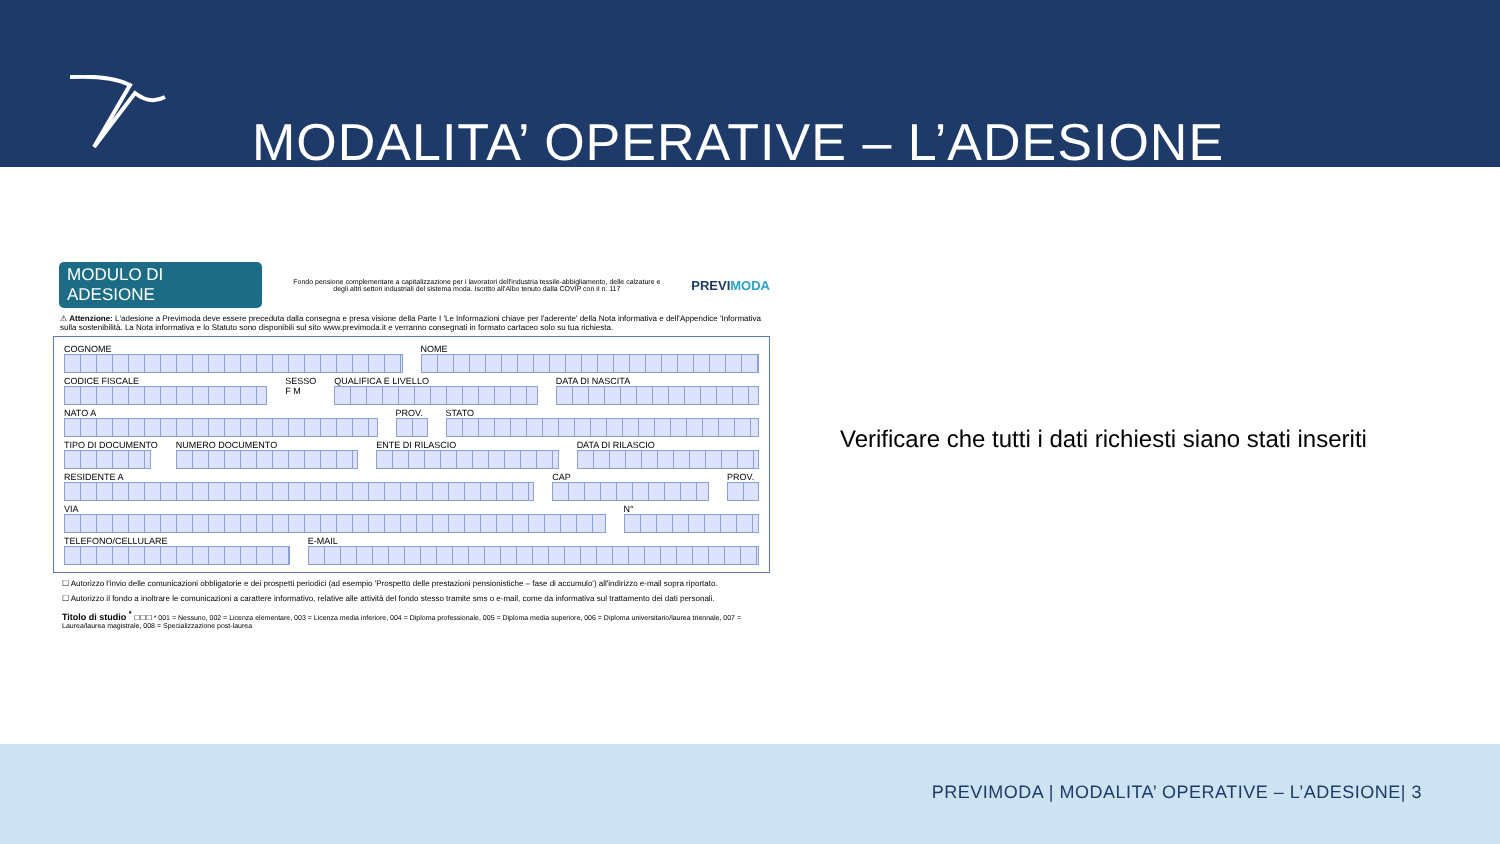MODALITA’ OPERATIVE – L’ADESIONE
MODULO DI ADESIONE
Fondo pensione complementare a capitalizzazione per i lavoratori dell'industria tessile-abbigliamento, delle calzature e degli altri settori industriali del sistema moda. Iscritto all'Albo tenuto dalla COVIP con il n. 117
PREVIMODA
⚠ Attenzione: L'adesione a Previmoda deve essere preceduta dalla consegna e presa visione della Parte I 'Le Informazioni chiave per l'aderente' della Nota informativa e dell'Appendice 'Informativa sulla sostenibilità. La Nota informativa e lo Statuto sono disponibili sul sito www.previmoda.it e verranno consegnati in formato cartaceo solo su tua richiesta.
COGNOME NOME
CODICE FISCALE SESSO
F M
QUALIFICA E LIVELLO DATA DI NASCITA
NATO A PROV. STATO
TIPO DI DOCUMENTO NUMERO DOCUMENTO ENTE DI RILASCIO DATA DI RILASCIO
RESIDENTE A CAP PROV.
VIA N°
TELEFONO/CELLULARE E-MAIL
☐ Autorizzo l'invio delle comunicazioni obbligatorie e dei prospetti periodici (ad esempio 'Prospetto delle prestazioni pensionistiche – fase di accumulo') all'indirizzo e-mail sopra riportato.
☐ Autorizzo il fondo a inoltrare le comunicazioni a carattere informativo, relative alle attività del fondo stesso tramite sms o e-mail, come da informativa sul trattamento dei dati personali.
Titolo di studio <sup>*</sup> ☐☐☐ * 001 = Nessuno, 002 = Licenza elementare, 003 = Licenza media inferiore, 004 = Diploma professionale, 005 = Diploma media superiore, 006 = Diploma universitario/laurea triennale, 007 = Laurea/laurea magistrale, 008 = Specializzazione post-laurea
Verificare che tutti i dati richiesti siano stati inseriti
PREVIMODA | MODALITA’ OPERATIVE – L’ADESIONE| 3